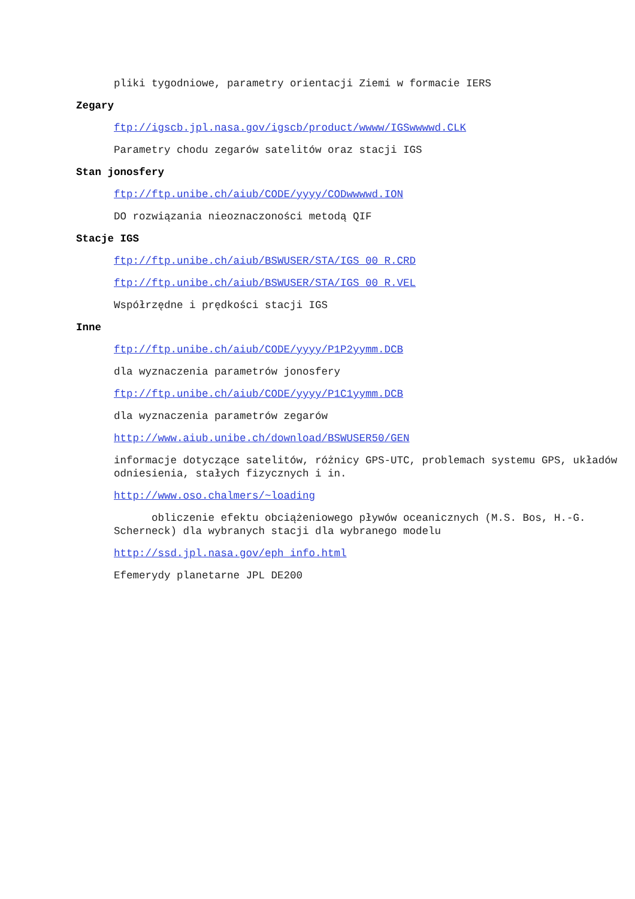pliki tygodniowe, parametry orientacji Ziemi w formacie IERS
Zegary
ftp://igscb.jpl.nasa.gov/igscb/product/wwww/IGSwwwwd.CLK
Parametry chodu zegarów satelitów oraz stacji IGS
Stan jonosfery
ftp://ftp.unibe.ch/aiub/CODE/yyyy/CODwwwwd.ION
DO rozwiązania nieoznaczoności metodą QIF
Stacje IGS
ftp://ftp.unibe.ch/aiub/BSWUSER/STA/IGS_00_R.CRD
ftp://ftp.unibe.ch/aiub/BSWUSER/STA/IGS_00_R.VEL
Współrzędne i prędkości stacji IGS
Inne
ftp://ftp.unibe.ch/aiub/CODE/yyyy/P1P2yymm.DCB
dla wyznaczenia parametrów jonosfery
ftp://ftp.unibe.ch/aiub/CODE/yyyy/P1C1yymm.DCB
dla wyznaczenia parametrów zegarów
http://www.aiub.unibe.ch/download/BSWUSER50/GEN
informacje dotyczące satelitów, różnicy GPS-UTC, problemach systemu GPS, układów odniesienia, stałych fizycznych i in.
http://www.oso.chalmers/~loading
obliczenie efektu obciążeniowego pływów oceanicznych (M.S. Bos, H.-G. Scherneck) dla wybranych stacji dla wybranego modelu
http://ssd.jpl.nasa.gov/eph_info.html
Efemerydy planetarne JPL DE200